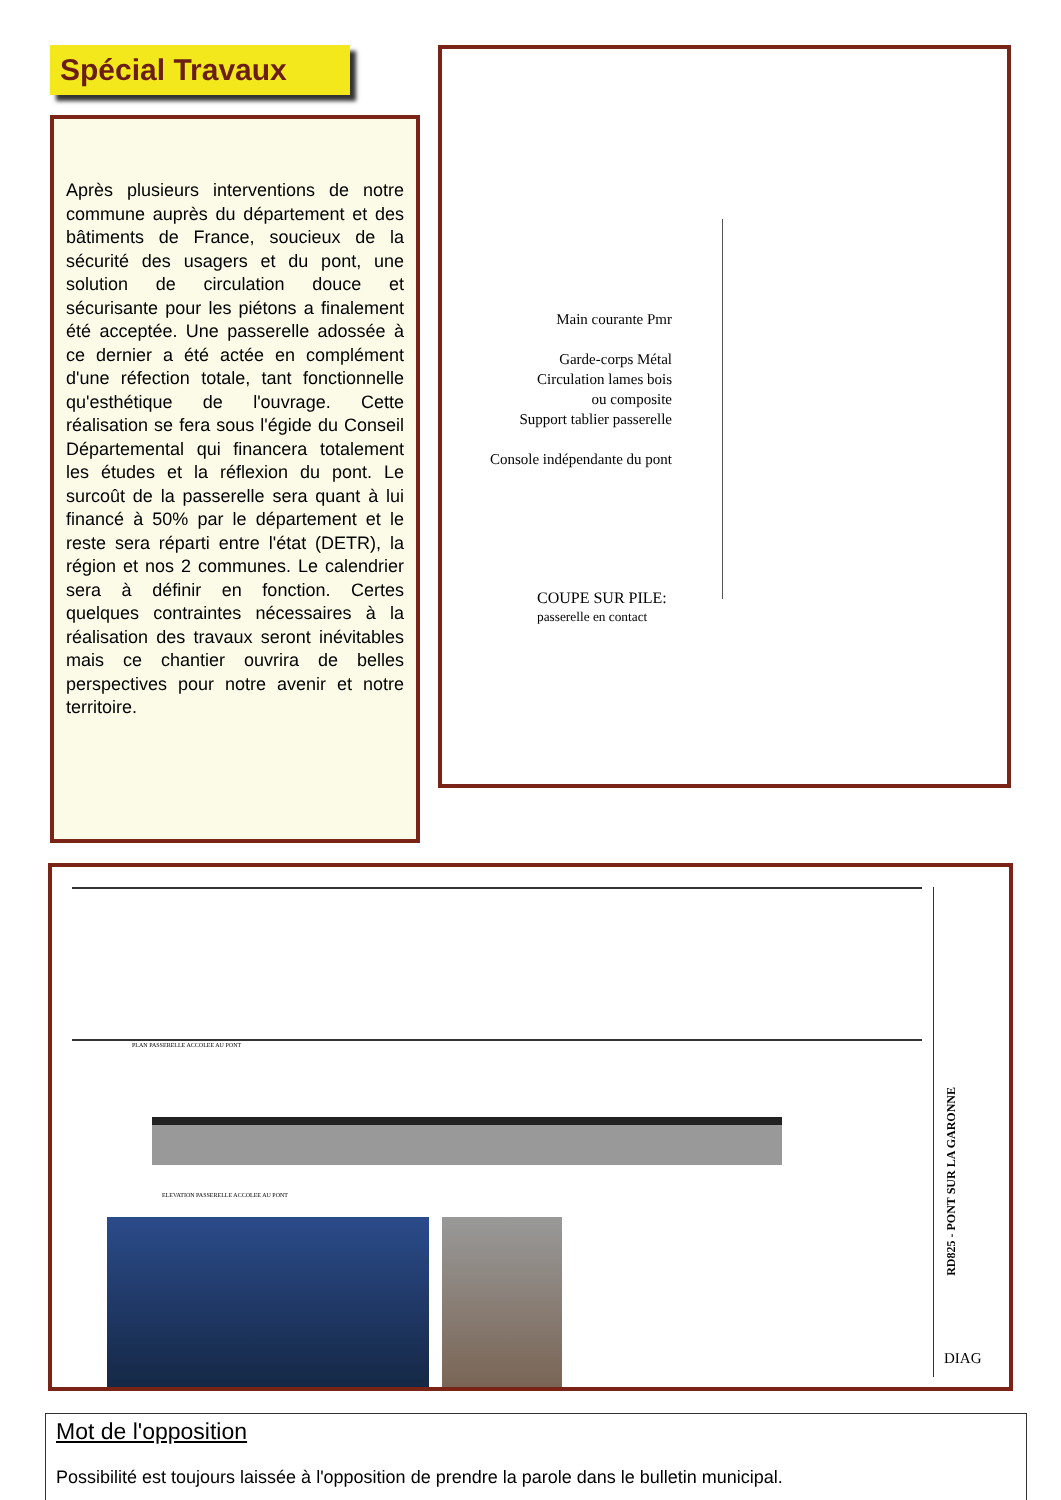Spécial Travaux
Après plusieurs interventions de notre commune auprès du département et des bâtiments de France, soucieux de la sécurité des usagers et du pont, une solution de circulation douce et sécurisante pour les piétons a finalement été acceptée. Une passerelle adossée à ce dernier a été actée en complément d'une réfection totale, tant fonctionnelle qu'esthétique de l'ouvrage. Cette réalisation se fera sous l'égide du Conseil Départemental qui financera totalement les études et la réflexion du pont. Le surcoût de la passerelle sera quant à lui financé à 50% par le département et le reste sera réparti entre l'état (DETR), la région et nos 2 communes. Le calendrier sera à définir en fonction. Certes quelques contraintes nécessaires à la réalisation des travaux seront inévitables mais ce chantier ouvrira de belles perspectives pour notre avenir et notre territoire.
Main courante Pmr
Garde-corps Métal
Circulation lames bois
ou composite
Support tablier passerelle
Console indépendante du pont
COUPE SUR PILE:
passerelle en contact
PLAN PASSERELLE ACCOLEE AU PONT
ELEVATION PASSERELLE ACCOLEE AU PONT
RD825 - PONT SUR LA GARONNE
DIAG
Mot de l'opposition
Possibilité est toujours laissée à l'opposition de prendre la parole dans le bulletin municipal.